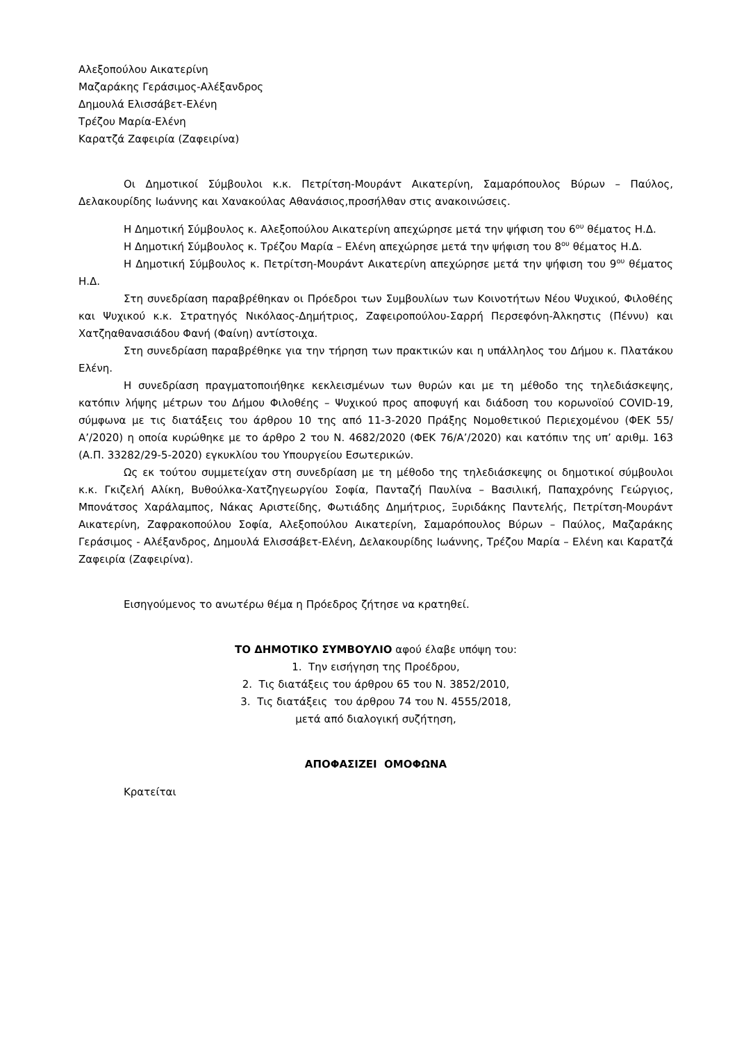Αλεξοπούλου Αικατερίνη
Μαζαράκης Γεράσιμος-Αλέξανδρος
Δημουλά Ελισσάβετ-Ελένη
Τρέζου Μαρία-Ελένη
Καρατζά Ζαφειρία (Ζαφειρίνα)
Οι Δημοτικοί Σύμβουλοι κ.κ. Πετρίτση-Μουράντ Αικατερίνη, Σαμαρόπουλος Βύρων – Παύλος, Δελακουρίδης Ιωάννης και Χανακούλας Αθανάσιος,προσήλθαν στις ανακοινώσεις.
Η Δημοτική Σύμβουλος κ. Αλεξοπούλου Αικατερίνη απεχώρησε μετά την ψήφιση του 6<sup>ου</sup> θέματος Η.Δ.
Η Δημοτική Σύμβουλος κ. Τρέζου Μαρία – Ελένη απεχώρησε μετά την ψήφιση του 8<sup>ου</sup> θέματος Η.Δ.
Η Δημοτική Σύμβουλος κ. Πετρίτση-Μουράντ Αικατερίνη απεχώρησε μετά την ψήφιση του 9<sup>ου</sup> θέματος Η.Δ.
Στη συνεδρίαση παραβρέθηκαν οι Πρόεδροι των Συμβουλίων των Κοινοτήτων Νέου Ψυχικού, Φιλοθέης και Ψυχικού κ.κ. Στρατηγός Νικόλαος-Δημήτριος, Ζαφειροπούλου-Σαρρή Περσεφόνη-Άλκηστις (Πέννυ) και Χατζηαθανασιάδου Φανή (Φαίνη) αντίστοιχα.
Στη συνεδρίαση παραβρέθηκε για την τήρηση των πρακτικών και η υπάλληλος του Δήμου κ. Πλατάκου Ελένη.
Η συνεδρίαση πραγματοποιήθηκε κεκλεισμένων των θυρών και με τη μέθοδο της τηλεδιάσκεψης, κατόπιν λήψης μέτρων του Δήμου Φιλοθέης – Ψυχικού προς αποφυγή και διάδοση του κορωνοϊού COVID-19, σύμφωνα με τις διατάξεις του άρθρου 10 της από 11-3-2020 Πράξης Νομοθετικού Περιεχομένου (ΦΕΚ 55/Α’/2020) η οποία κυρώθηκε με το άρθρο 2 του Ν. 4682/2020 (ΦΕΚ 76/Α’/2020) και κατόπιν της υπ’ αριθμ. 163 (Α.Π. 33282/29-5-2020) εγκυκλίου του Υπουργείου Εσωτερικών.
Ως εκ τούτου συμμετείχαν στη συνεδρίαση με τη μέθοδο της τηλεδιάσκεψης οι δημοτικοί σύμβουλοι κ.κ. Γκιζελή Αλίκη, Βυθούλκα-Χατζηγεωργίου Σοφία, Πανταζή Παυλίνα – Βασιλική, Παπαχρόνης Γεώργιος, Μπονάτσος Χαράλαμπος, Νάκας Αριστείδης, Φωτιάδης Δημήτριος, Ξυριδάκης Παντελής, Πετρίτση-Μουράντ Αικατερίνη, Ζαφρακοπούλου Σοφία, Αλεξοπούλου Αικατερίνη, Σαμαρόπουλος Βύρων – Παύλος, Μαζαράκης Γεράσιμος - Αλέξανδρος, Δημουλά Ελισσάβετ-Ελένη, Δελακουρίδης Ιωάννης, Τρέζου Μαρία – Ελένη και Καρατζά Ζαφειρία (Ζαφειρίνα).
Εισηγούμενος το ανωτέρω θέμα η Πρόεδρος ζήτησε να κρατηθεί.
ΤΟ ΔΗΜΟΤΙΚΟ ΣΥΜΒΟΥΛΙΟ αφού έλαβε υπόψη του:
1. Την εισήγηση της Προέδρου,
2. Τις διατάξεις του άρθρου 65 του Ν. 3852/2010,
3. Τις διατάξεις του άρθρου 74 του Ν. 4555/2018,
μετά από διαλογική συζήτηση,
ΑΠΟΦΑΣΙΖΕΙ ΟΜΟΦΩΝΑ
Κρατείται